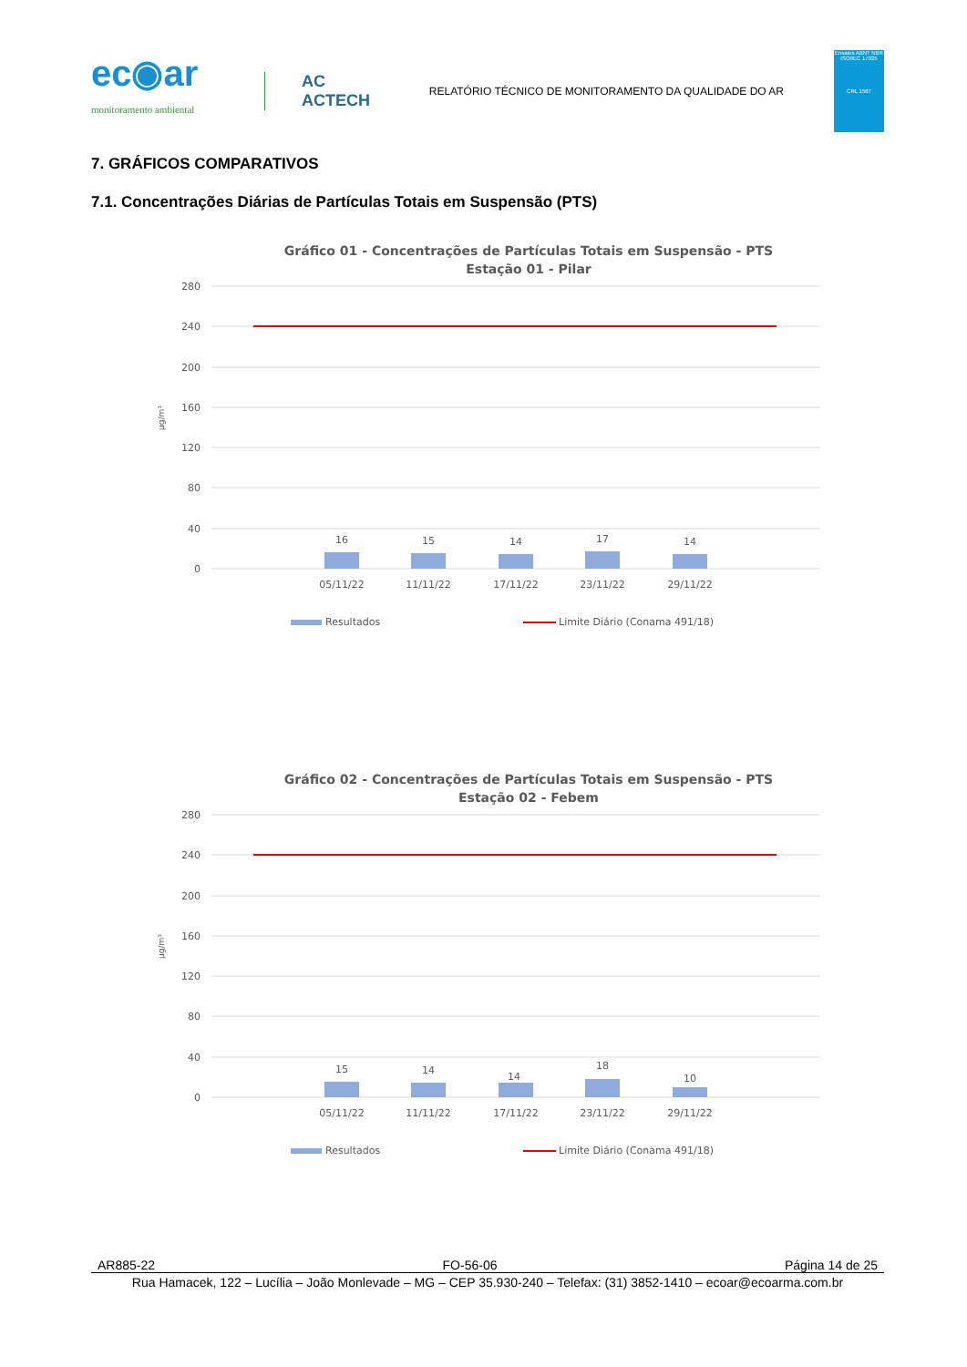ec◉ar
monitoramento ambiental
AC
ACTECH
RELATÓRIO TÉCNICO DE MONITORAMENTO DA QUALIDADE DO AR
Ensaios ABNT NBR ISO/IEC 17025
CRL 1567
7. GRÁFICOS COMPARATIVOS
7.1. Concentrações Diárias de Partículas Totais em Suspensão (PTS)
Gráfico 01 - Concentrações de Partículas Totais em Suspensão - PTS
Estação 01 - Pilar
280
240
200
160
120
80
40
0
µg/m³
16
15
14
17
14
05/11/22
11/11/22
17/11/22
23/11/22
29/11/22
Resultados
Limite Diário (Conama 491/18)
Gráfico 02 - Concentrações de Partículas Totais em Suspensão - PTS
Estação 02 - Febem
280
240
200
160
120
80
40
0
µg/m³
15
14
14
18
10
05/11/22
11/11/22
17/11/22
23/11/22
29/11/22
Resultados
Limite Diário (Conama 491/18)
AR885-22 FO-56-06 Página 14 de 25
Rua Hamacek, 122 – Lucília – João Monlevade – MG – CEP 35.930-240 – Telefax: (31) 3852-1410 – ecoar@ecoarma.com.br